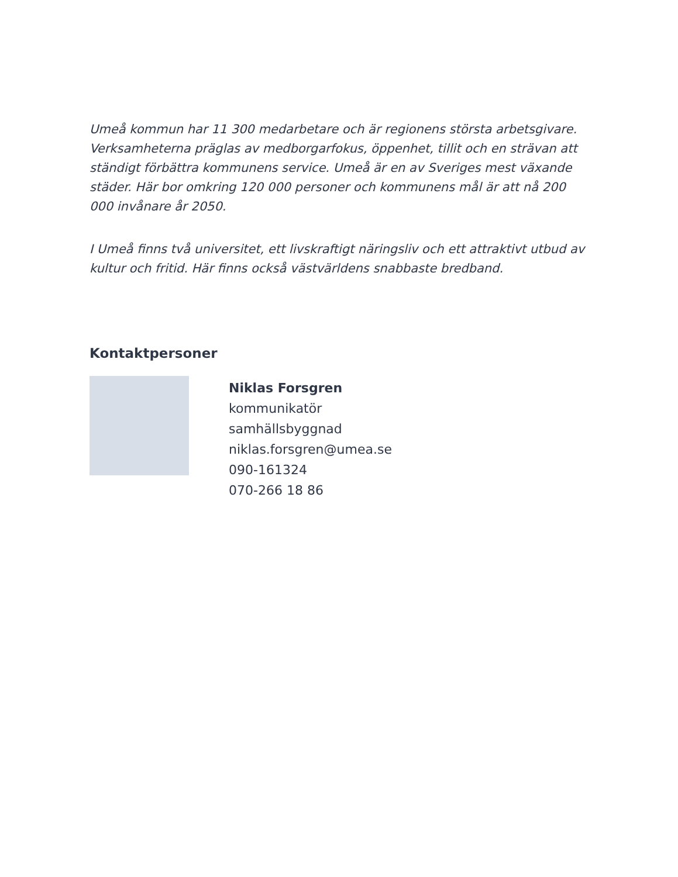Umeå kommun har 11 300 medarbetare och är regionens största arbetsgivare. Verksamheterna präglas av medborgarfokus, öppenhet, tillit och en strävan att ständigt förbättra kommunens service. Umeå är en av Sveriges mest växande städer. Här bor omkring 120 000 personer och kommunens mål är att nå 200 000 invånare år 2050.
I Umeå finns två universitet, ett livskraftigt näringsliv och ett attraktivt utbud av kultur och fritid. Här finns också västvärldens snabbaste bredband.
Kontaktpersoner
Niklas Forsgren
kommunikatör
samhällsbyggnad
niklas.forsgren@umea.se
090-161324
070-266 18 86